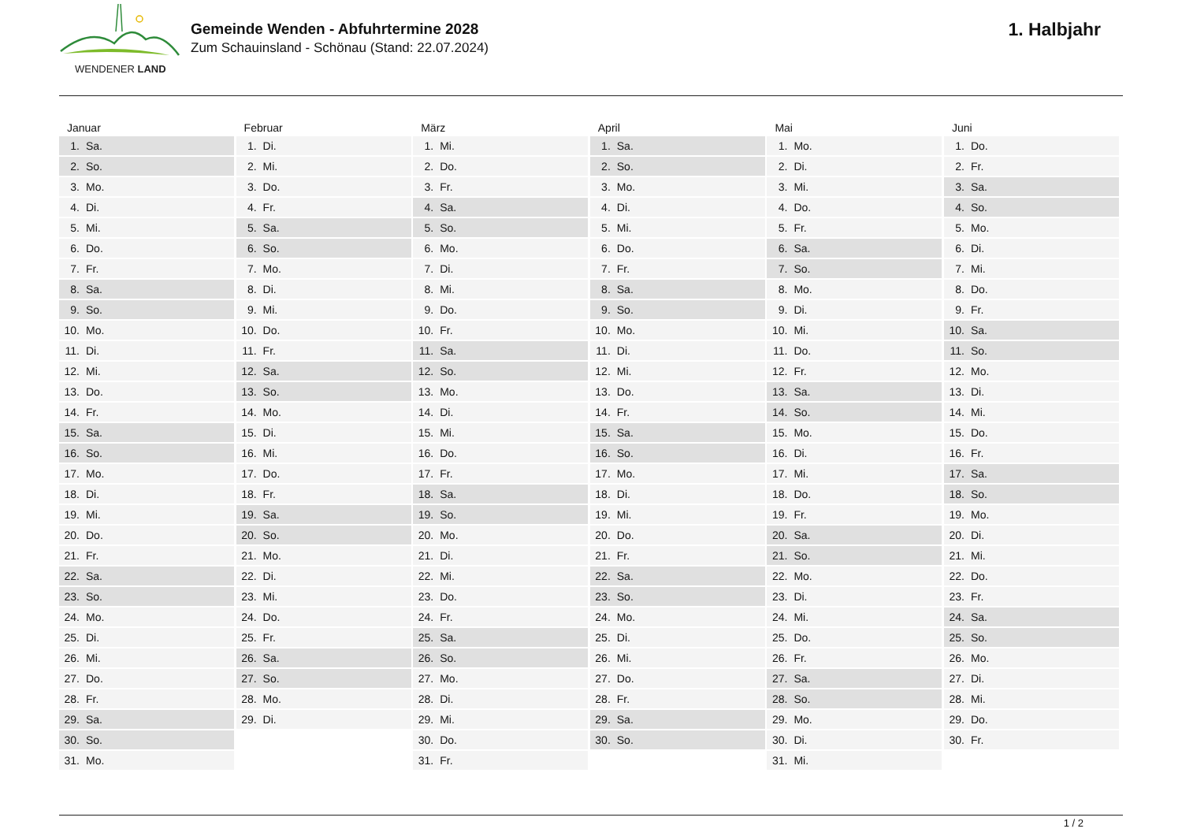WENDENER LAND
Gemeinde Wenden - Abfuhrtermine 2028
Zum Schauinsland - Schönau (Stand: 22.07.2024)
1. Halbjahr
Januar
| 1. | Sa. |
| 2. | So. |
| 3. | Mo. |
| 4. | Di. |
| 5. | Mi. |
| 6. | Do. |
| 7. | Fr. |
| 8. | Sa. |
| 9. | So. |
| 10. | Mo. |
| 11. | Di. |
| 12. | Mi. |
| 13. | Do. |
| 14. | Fr. |
| 15. | Sa. |
| 16. | So. |
| 17. | Mo. |
| 18. | Di. |
| 19. | Mi. |
| 20. | Do. |
| 21. | Fr. |
| 22. | Sa. |
| 23. | So. |
| 24. | Mo. |
| 25. | Di. |
| 26. | Mi. |
| 27. | Do. |
| 28. | Fr. |
| 29. | Sa. |
| 30. | So. |
| 31. | Mo. |
Februar
| 1. | Di. |
| 2. | Mi. |
| 3. | Do. |
| 4. | Fr. |
| 5. | Sa. |
| 6. | So. |
| 7. | Mo. |
| 8. | Di. |
| 9. | Mi. |
| 10. | Do. |
| 11. | Fr. |
| 12. | Sa. |
| 13. | So. |
| 14. | Mo. |
| 15. | Di. |
| 16. | Mi. |
| 17. | Do. |
| 18. | Fr. |
| 19. | Sa. |
| 20. | So. |
| 21. | Mo. |
| 22. | Di. |
| 23. | Mi. |
| 24. | Do. |
| 25. | Fr. |
| 26. | Sa. |
| 27. | So. |
| 28. | Mo. |
| 29. | Di. |
März
| 1. | Mi. |
| 2. | Do. |
| 3. | Fr. |
| 4. | Sa. |
| 5. | So. |
| 6. | Mo. |
| 7. | Di. |
| 8. | Mi. |
| 9. | Do. |
| 10. | Fr. |
| 11. | Sa. |
| 12. | So. |
| 13. | Mo. |
| 14. | Di. |
| 15. | Mi. |
| 16. | Do. |
| 17. | Fr. |
| 18. | Sa. |
| 19. | So. |
| 20. | Mo. |
| 21. | Di. |
| 22. | Mi. |
| 23. | Do. |
| 24. | Fr. |
| 25. | Sa. |
| 26. | So. |
| 27. | Mo. |
| 28. | Di. |
| 29. | Mi. |
| 30. | Do. |
| 31. | Fr. |
April
| 1. | Sa. |
| 2. | So. |
| 3. | Mo. |
| 4. | Di. |
| 5. | Mi. |
| 6. | Do. |
| 7. | Fr. |
| 8. | Sa. |
| 9. | So. |
| 10. | Mo. |
| 11. | Di. |
| 12. | Mi. |
| 13. | Do. |
| 14. | Fr. |
| 15. | Sa. |
| 16. | So. |
| 17. | Mo. |
| 18. | Di. |
| 19. | Mi. |
| 20. | Do. |
| 21. | Fr. |
| 22. | Sa. |
| 23. | So. |
| 24. | Mo. |
| 25. | Di. |
| 26. | Mi. |
| 27. | Do. |
| 28. | Fr. |
| 29. | Sa. |
| 30. | So. |
Mai
| 1. | Mo. |
| 2. | Di. |
| 3. | Mi. |
| 4. | Do. |
| 5. | Fr. |
| 6. | Sa. |
| 7. | So. |
| 8. | Mo. |
| 9. | Di. |
| 10. | Mi. |
| 11. | Do. |
| 12. | Fr. |
| 13. | Sa. |
| 14. | So. |
| 15. | Mo. |
| 16. | Di. |
| 17. | Mi. |
| 18. | Do. |
| 19. | Fr. |
| 20. | Sa. |
| 21. | So. |
| 22. | Mo. |
| 23. | Di. |
| 24. | Mi. |
| 25. | Do. |
| 26. | Fr. |
| 27. | Sa. |
| 28. | So. |
| 29. | Mo. |
| 30. | Di. |
| 31. | Mi. |
Juni
| 1. | Do. |
| 2. | Fr. |
| 3. | Sa. |
| 4. | So. |
| 5. | Mo. |
| 6. | Di. |
| 7. | Mi. |
| 8. | Do. |
| 9. | Fr. |
| 10. | Sa. |
| 11. | So. |
| 12. | Mo. |
| 13. | Di. |
| 14. | Mi. |
| 15. | Do. |
| 16. | Fr. |
| 17. | Sa. |
| 18. | So. |
| 19. | Mo. |
| 20. | Di. |
| 21. | Mi. |
| 22. | Do. |
| 23. | Fr. |
| 24. | Sa. |
| 25. | So. |
| 26. | Mo. |
| 27. | Di. |
| 28. | Mi. |
| 29. | Do. |
| 30. | Fr. |
1 / 2